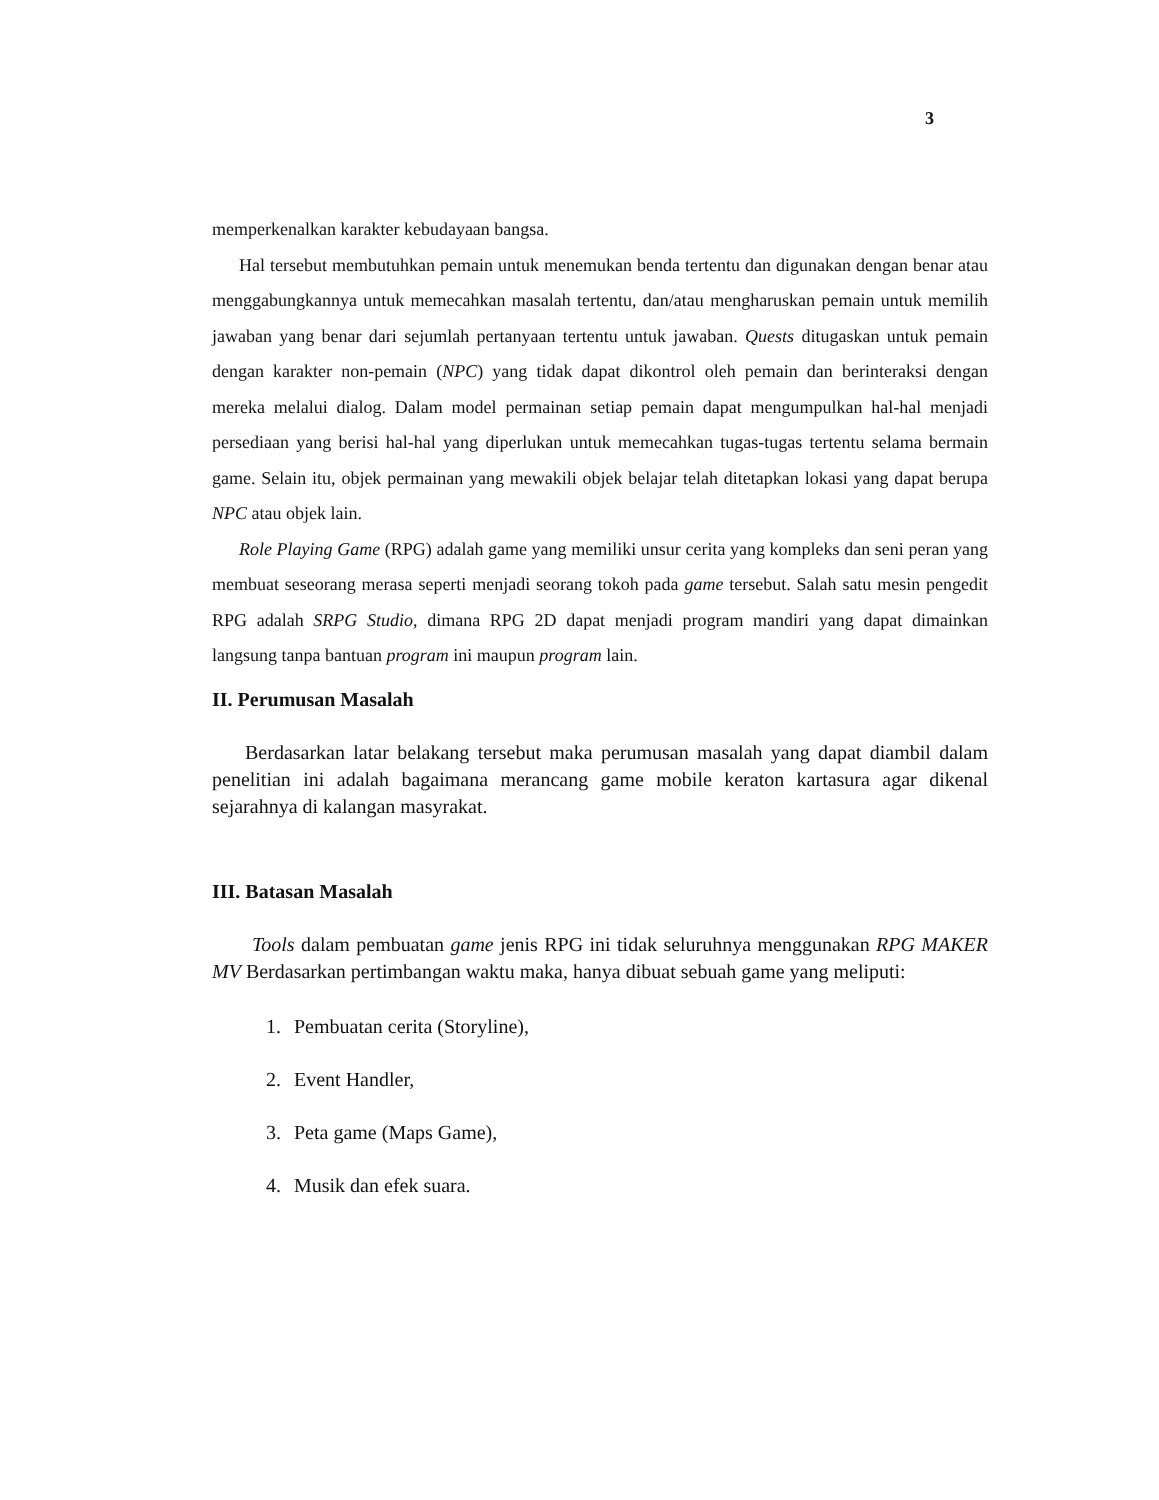3
memperkenalkan karakter kebudayaan bangsa.
Hal tersebut membutuhkan pemain untuk menemukan benda tertentu dan digunakan dengan benar atau menggabungkannya untuk memecahkan masalah tertentu, dan/atau mengharuskan pemain untuk memilih jawaban yang benar dari sejumlah pertanyaan tertentu untuk jawaban. Quests ditugaskan untuk pemain dengan karakter non-pemain (NPC) yang tidak dapat dikontrol oleh pemain dan berinteraksi dengan mereka melalui dialog. Dalam model permainan setiap pemain dapat mengumpulkan hal-hal menjadi persediaan yang berisi hal-hal yang diperlukan untuk memecahkan tugas-tugas tertentu selama bermain game. Selain itu, objek permainan yang mewakili objek belajar telah ditetapkan lokasi yang dapat berupa NPC atau objek lain.
Role Playing Game (RPG) adalah game yang memiliki unsur cerita yang kompleks dan seni peran yang membuat seseorang merasa seperti menjadi seorang tokoh pada game tersebut. Salah satu mesin pengedit RPG adalah SRPG Studio, dimana RPG 2D dapat menjadi program mandiri yang dapat dimainkan langsung tanpa bantuan program ini maupun program lain.
II. Perumusan Masalah
Berdasarkan latar belakang tersebut maka perumusan masalah yang dapat diambil dalam penelitian ini adalah bagaimana merancang game mobile keraton kartasura agar dikenal sejarahnya di kalangan masyrakat.
III. Batasan Masalah
Tools dalam pembuatan game jenis RPG ini tidak seluruhnya menggunakan RPG MAKER MV Berdasarkan pertimbangan waktu maka, hanya dibuat sebuah game yang meliputi:
1. Pembuatan cerita (Storyline),
2. Event Handler,
3. Peta game (Maps Game),
4. Musik dan efek suara.